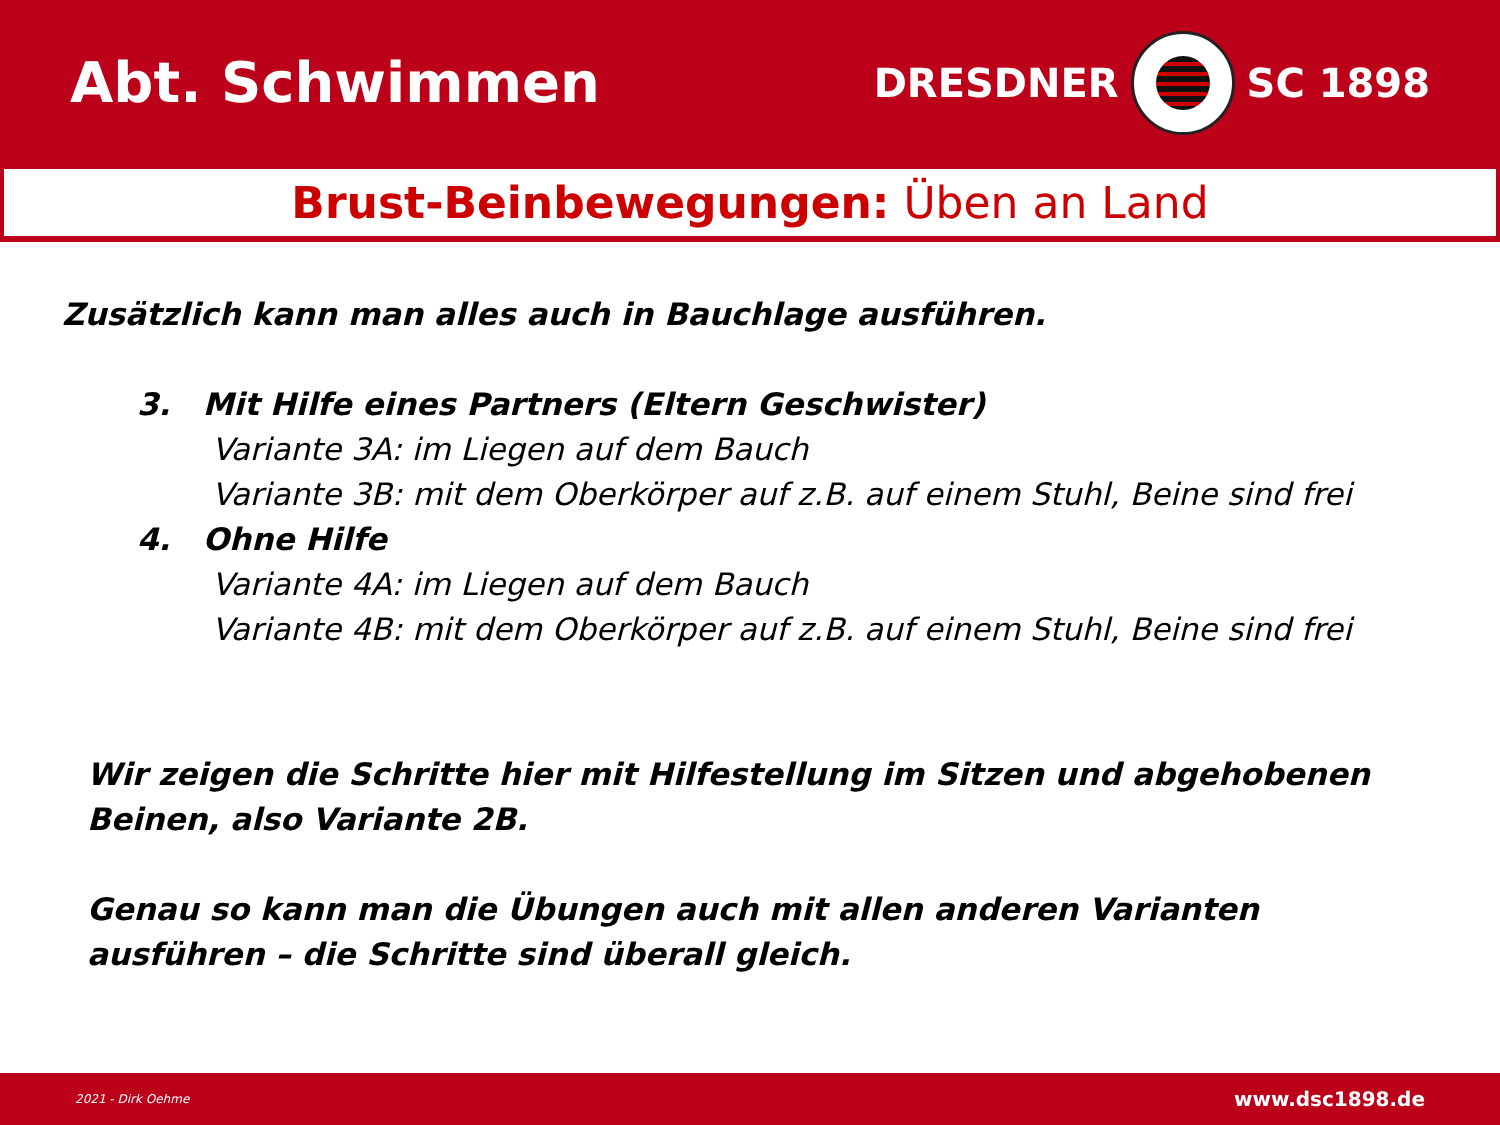Abt. Schwimmen
DRESDNER SC 1898
Brust-Beinbewegungen: Üben an Land
Zusätzlich kann man alles auch in Bauchlage ausführen.
3. Mit Hilfe eines Partners (Eltern Geschwister)
Variante 3A: im Liegen auf dem Bauch
Variante 3B: mit dem Oberkörper auf z.B. auf einem Stuhl, Beine sind frei
4. Ohne Hilfe
Variante 4A: im Liegen auf dem Bauch
Variante 4B: mit dem Oberkörper auf z.B. auf einem Stuhl, Beine sind frei
Wir zeigen die Schritte hier mit Hilfestellung im Sitzen und abgehobenen Beinen, also Variante 2B.
Genau so kann man die Übungen auch mit allen anderen Varianten ausführen – die Schritte sind überall gleich.
2021 - Dirk Oehme www.dsc1898.de